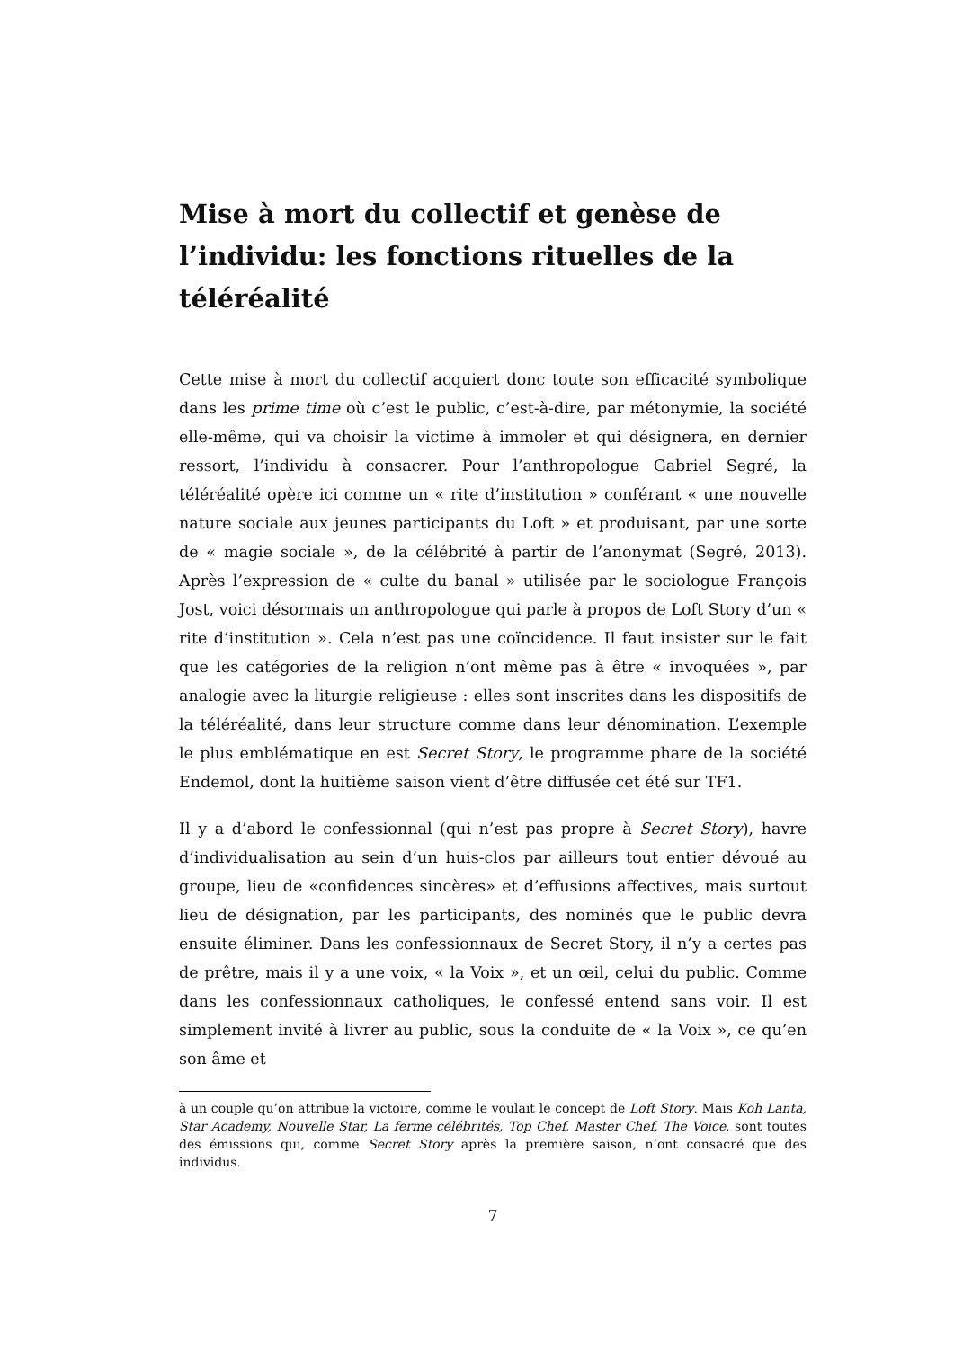Mise à mort du collectif et genèse de l’individu: les fonctions rituelles de la téléréalité
Cette mise à mort du collectif acquiert donc toute son efficacité symbolique dans les prime time où c’est le public, c’est-à-dire, par métonymie, la société elle-même, qui va choisir la victime à immoler et qui désignera, en dernier ressort, l’individu à consacrer. Pour l’anthropologue Gabriel Segré, la téléréalité opère ici comme un « rite d’institution » conférant « une nouvelle nature sociale aux jeunes participants du Loft » et produisant, par une sorte de « magie sociale », de la célébrité à partir de l’anonymat (Segré, 2013). Après l’expression de « culte du banal » utilisée par le sociologue François Jost, voici désormais un anthropologue qui parle à propos de Loft Story d’un « rite d’institution ». Cela n’est pas une coïncidence. Il faut insister sur le fait que les catégories de la religion n’ont même pas à être « invoquées », par analogie avec la liturgie religieuse : elles sont inscrites dans les dispositifs de la téléréalité, dans leur structure comme dans leur dénomination. L’exemple le plus emblématique en est Secret Story, le programme phare de la société Endemol, dont la huitième saison vient d’être diffusée cet été sur TF1.
Il y a d’abord le confessionnal (qui n’est pas propre à Secret Story), havre d’individualisation au sein d’un huis-clos par ailleurs tout entier dévoué au groupe, lieu de «confidences sincères» et d’effusions affectives, mais surtout lieu de désignation, par les participants, des nominés que le public devra ensuite éliminer. Dans les confessionnaux de Secret Story, il n’y a certes pas de prêtre, mais il y a une voix, « la Voix », et un œil, celui du public. Comme dans les confessionnaux catholiques, le confessé entend sans voir. Il est simplement invité à livrer au public, sous la conduite de « la Voix », ce qu’en son âme et
à un couple qu’on attribue la victoire, comme le voulait le concept de Loft Story. Mais Koh Lanta, Star Academy, Nouvelle Star, La ferme célébrités, Top Chef, Master Chef, The Voice, sont toutes des émissions qui, comme Secret Story après la première saison, n’ont consacré que des individus.
7